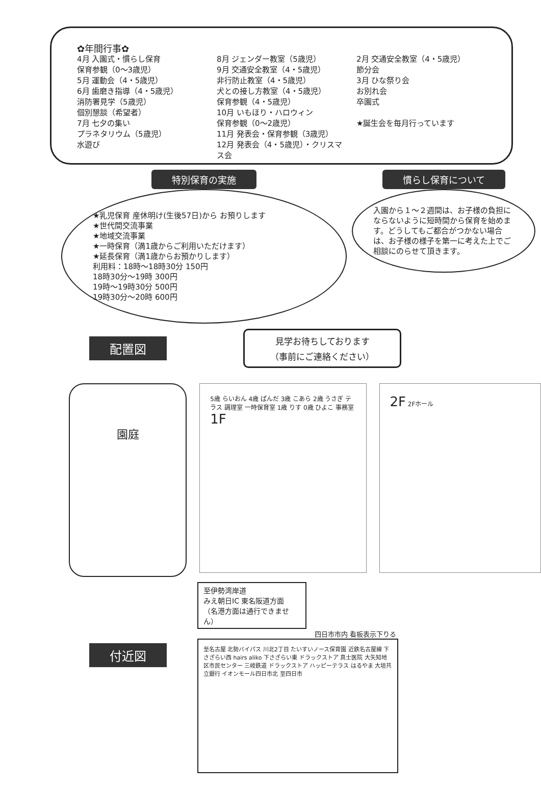✿年間行事✿
4月 入園式・慣らし保育
保育参観（0〜3歳児）
5月 運動会（4・5歳児）
6月 歯磨き指導（4・5歳児）
消防署見学（5歳児）
個別懇談（希望者）
7月 七夕の集い
プラネタリウム（5歳児）
水遊び
8月 ジェンダー教室（5歳児）
9月 交通安全教室（4・5歳児）
非行防止教室（4・5歳児）
犬との接し方教室（4・5歳児）
保育参観（4・5歳児）
10月 いもほり・ハロウィン
保育参観（0〜2歳児）
11月 発表会・保育参観（3歳児）
12月 発表会（4・5歳児）・クリスマス会
2月 交通安全教室（4・5歳児）
節分会
3月 ひな祭り会
お別れ会
卒園式
★誕生会を毎月行っています
特別保育の実施
★乳児保育 産休明け(生後57日)から お預りします
★世代間交流事業
★地域交流事業
★一時保育（満1歳からご利用いただけます）
★延長保育（満1歳からお預かりします）
利用料：18時〜18時30分 150円
18時30分〜19時 300円
19時〜19時30分 500円
19時30分〜20時 600円
慣らし保育について
入園から１〜２週間は、お子様の負担にならないように短時間から保育を始めます。どうしてもご都合がつかない場合は、お子様の様子を第一に考えた上でご相談にのらせて頂きます。
配置図
見学お待ちしております
（事前にご連絡ください）
園庭
5歳 らいおん 4歳 ぱんだ 3歳 こあら 2歳 うさぎ テラス 調理室 一時保育室 1歳 りす 0歳 ひよこ 事務室
1F
2F 2Fホール
付近図
至伊勢湾岸道
みえ朝日IC 東名阪道方面
（名港方面は通行できません）
四日市市内 看板表示下りる
至名古屋 北勢バイパス 川北2丁目 たいすいノース保育園 近鉄名古屋線 下さざらい西 hairs aliko 下さざらい東 ドラックストア 真士医院 大矢知地区市民センター 三岐鉄道 ドラックストア ハッピーテラス はるやま 大垣共立銀行 イオンモール四日市北 至四日市